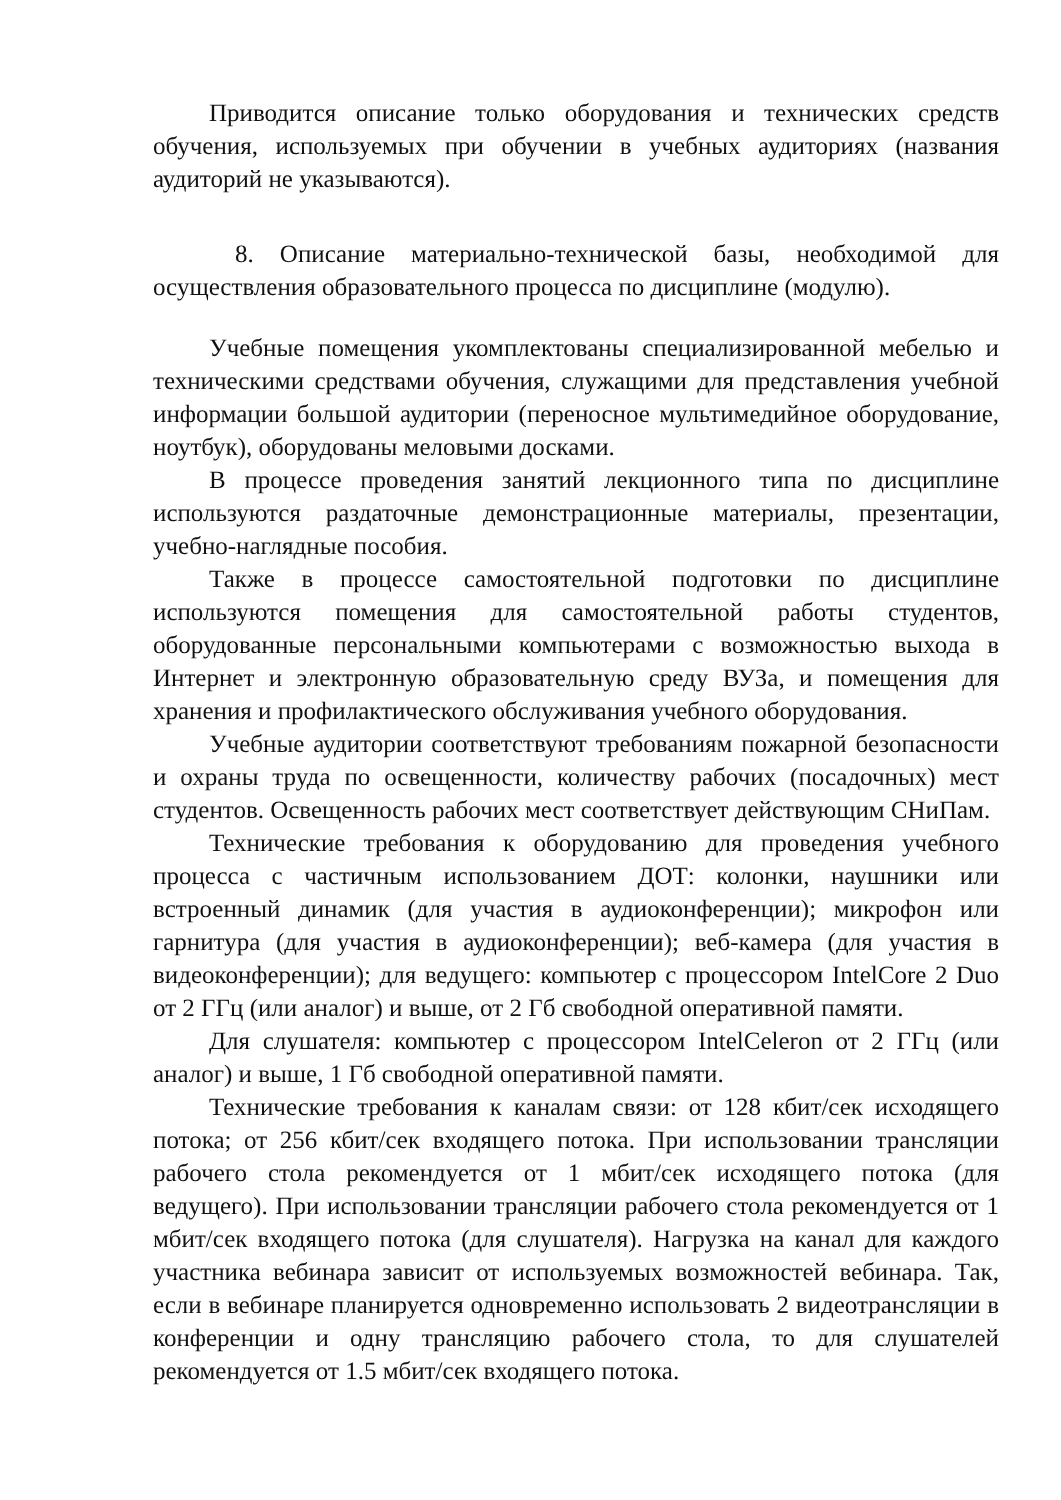Приводится описание только оборудования и технических средств обучения, используемых при обучении в учебных аудиториях (названия аудиторий не указываются).
8. Описание материально-технической базы, необходимой для осуществления образовательного процесса по дисциплине (модулю).
Учебные помещения укомплектованы специализированной мебелью и техническими средствами обучения, служащими для представления учебной информации большой аудитории (переносное мультимедийное оборудование, ноутбук), оборудованы меловыми досками.
В процессе проведения занятий лекционного типа по дисциплине используются раздаточные демонстрационные материалы, презентации, учебно-наглядные пособия.
Также в процессе самостоятельной подготовки по дисциплине используются помещения для самостоятельной работы студентов, оборудованные персональными компьютерами с возможностью выхода в Интернет и электронную образовательную среду ВУЗа, и помещения для хранения и профилактического обслуживания учебного оборудования.
Учебные аудитории соответствуют требованиям пожарной безопасности и охраны труда по освещенности, количеству рабочих (посадочных) мест студентов. Освещенность рабочих мест соответствует действующим СНиПам.
Технические требования к оборудованию для проведения учебного процесса с частичным использованием ДОТ: колонки, наушники или встроенный динамик (для участия в аудиоконференции); микрофон или гарнитура (для участия в аудиоконференции); веб-камера (для участия в видеоконференции); для ведущего: компьютер с процессором IntelCore 2 Duo от 2 ГГц (или аналог) и выше, от 2 Гб свободной оперативной памяти.
Для слушателя: компьютер с процессором IntelCeleron от 2 ГГц (или аналог) и выше, 1 Гб свободной оперативной памяти.
Технические требования к каналам связи: от 128 кбит/сек исходящего потока; от 256 кбит/сек входящего потока. При использовании трансляции рабочего стола рекомендуется от 1 мбит/сек исходящего потока (для ведущего). При использовании трансляции рабочего стола рекомендуется от 1 мбит/сек входящего потока (для слушателя). Нагрузка на канал для каждого участника вебинара зависит от используемых возможностей вебинара. Так, если в вебинаре планируется одновременно использовать 2 видеотрансляции в конференции и одну трансляцию рабочего стола, то для слушателей рекомендуется от 1.5 мбит/сек входящего потока.